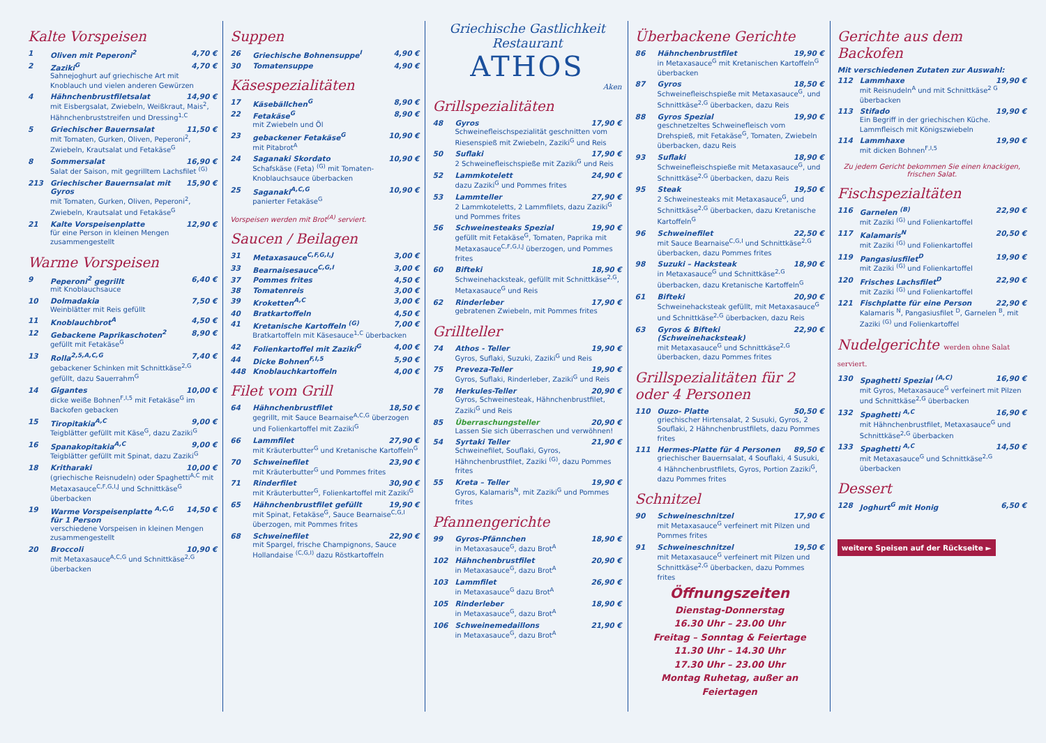Kalte Vorspeisen
1 Oliven mit Peperoni<sup>2</sup> 4,70 €
2 Zaziki<sup>G</sup> 4,70 €
Sahnejoghurt auf griechische Art mit Knoblauch und vielen anderen Gewürzen
4 Hähnchenbrustfiletsalat 14,90 €
mit Eisbergsalat, Zwiebeln, Weißkraut, Mais<sup>2</sup>, Hähnchenbruststreifen und Dressing<sup>1,C</sup>
5 Griechischer Bauernsalat 11,50 €
mit Tomaten, Gurken, Oliven, Peperoni<sup>2</sup>, Zwiebeln, Krautsalat und Fetakäse<sup>G</sup>
8 Sommersalat 16,90 €
Salat der Saison, mit gegrilltem Lachsfilet <sup>(G)</sup>
213 Griechischer Bauernsalat mit Gyros 15,90 €
mit Tomaten, Gurken, Oliven, Peperoni<sup>2</sup>, Zwiebeln, Krautsalat und Fetakäse<sup>G</sup>
21 Kalte Vorspeisenplatte 12,90 €
für eine Person in kleinen Mengen zusammengestellt
Warme Vorspeisen
9 Peperoni<sup>2</sup> gegrillt 6,40 €
mit Knoblauchsauce
10 Dolmadakia 7,50 €
Weinblätter mit Reis gefüllt
11 Knoblauchbrot<sup>A</sup> 4,50 €
12 Gebackene Paprikaschoten<sup>2</sup> 8,90 €
gefüllt mit Fetakäse<sup>G</sup>
13 Rolla<sup>2,5,A,C,G</sup> 7,40 €
gebackener Schinken mit Schnittkäse<sup>2,G</sup> gefüllt, dazu Sauerrahm<sup>G</sup>
14 Gigantes 10,00 €
dicke weiße Bohnen<sup>F,I,5</sup> mit Fetakäse<sup>G</sup> im Backofen gebacken
15 Tiropitakia<sup>A,C</sup> 9,00 €
Teigblätter gefüllt mit Käse<sup>G</sup>, dazu Zaziki<sup>G</sup>
16 Spanakopitakia<sup>A,C</sup> 9,00 €
Teigblätter gefüllt mit Spinat, dazu Zaziki<sup>G</sup>
18 Kritharaki 10,00 €
(griechische Reisnudeln) oder Spaghetti<sup>A,C</sup> mit Metaxasauce<sup>C,F,G,I,J</sup> und Schnittkäse<sup>G</sup> überbacken
19 Warme Vorspeisenplatte <sup>A,C,G</sup> für 1 Person 14,50 €
verschiedene Vorspeisen in kleinen Mengen zusammengestellt
20 Broccoli 10,90 €
mit Metaxasauce<sup>A,C,G</sup> und Schnittkäse<sup>2,G</sup> überbacken
Suppen
26 Griechische Bohnensuppe<sup>I</sup> 4,90 €
30 Tomatensuppe 4,90 €
Käsespezialitäten
17 Käsebällchen<sup>G</sup> 8,90 €
22 Fetakäse<sup>G</sup> 8,90 €
mit Zwiebeln und Öl
23 gebackener Fetakäse<sup>G</sup> 10,90 €
mit Pitabrot<sup>A</sup>
24 Saganaki Skordato 10,90 €
Schafskäse (Feta) <sup>(G)</sup> mit Tomaten-Knoblauchsauce überbacken
25 Saganaki<sup>A,C,G</sup> 10,90 €
panierter Fetakäse<sup>G</sup>
Vorspeisen werden mit Brot<sup>(A)</sup> serviert.
Saucen / Beilagen
31 Metaxasauce<sup>C,F,G,I,J</sup> 3,00 €
33 Bearnaisesauce<sup>C,G,I</sup> 3,00 €
37 Pommes frites 4,50 €
38 Tomatenreis 3,00 €
39 Kroketten<sup>A,C</sup> 3,00 €
40 Bratkartoffeln 4,50 €
41 Kretanische Kartoffeln <sup>(G)</sup> 7,00 €
Bratkartoffeln mit Käsesauce<sup>1,C</sup> überbacken
42 Folienkartoffel mit Zaziki<sup>G</sup> 4,00 €
44 Dicke Bohnen<sup>F,I,5</sup> 5,90 €
448 Knoblauchkartoffeln 4,00 €
Filet vom Grill
64 Hähnchenbrustfilet 18,50 €
gegrillt, mit Sauce Bearnaise<sup>A,C,G</sup> überzogen und Folienkartoffel mit Zaziki<sup>G</sup>
66 Lammfilet 27,90 €
mit Kräuterbutter<sup>G</sup> und Kretanische Kartoffeln<sup>G</sup>
70 Schweinefilet 23,90 €
mit Kräuterbutter<sup>G</sup> und Pommes frites
71 Rinderfilet 30,90 €
mit Kräuterbutter<sup>G</sup>, Folienkartoffel mit Zaziki<sup>G</sup>
65 Hähnchenbrustfilet gefüllt 19,90 €
mit Spinat, Fetakäse<sup>G</sup>, Sauce Bearnaise<sup>C,G,I</sup> überzogen, mit Pommes frites
68 Schweinefilet 22,90 €
mit Spargel, frische Champignons, Sauce Hollandaise <sup>(C,G,I)</sup> dazu Röstkartoffeln
Griechische Gastlichkeit
Restaurant
ATHOS
Aken
Grillspezialitäten
48 Gyros 17,90 €
Schweinefleischspezialität geschnitten vom Riesenspieß mit Zwiebeln, Zaziki<sup>G</sup> und Reis
50 Suflaki 17,90 €
2 Schweinefleischspieße mit Zaziki<sup>G</sup> und Reis
52 Lammkotelett 24,90 €
dazu Zaziki<sup>G</sup> und Pommes frites
53 Lammteller 27,90 €
2 Lammkoteletts, 2 Lammfilets, dazu Zaziki<sup>G</sup> und Pommes frites
56 Schweinesteaks Spezial 19,90 €
gefüllt mit Fetakäse<sup>G</sup>, Tomaten, Paprika mit Metaxasauce<sup>C,F,G,I,J</sup> überzogen, und Pommes frites
60 Bifteki 18,90 €
Schweinehacksteak, gefüllt mit Schnittkäse<sup>2,G</sup>, Metaxasauce<sup>G</sup> und Reis
62 Rinderleber 17,90 €
gebratenen Zwiebeln, mit Pommes frites
Grillteller
74 Athos - Teller 19,90 €
Gyros, Suflaki, Suzuki, Zaziki<sup>G</sup> und Reis
75 Preveza-Teller 19,90 €
Gyros, Suflaki, Rinderleber, Zaziki<sup>G</sup> und Reis
78 Herkules-Teller 20,90 €
Gyros, Schweinesteak, Hähnchenbrustfilet, Zaziki<sup>G</sup> und Reis
85 Überraschungsteller 20,90 €
Lassen Sie sich überraschen und verwöhnen!
54 Syrtaki Teller 21,90 €
Schweinefilet, Souflaki, Gyros, Hähnchenbrustfilet, Zaziki <sup>(G)</sup>, dazu Pommes frites
55 Kreta – Teller 19,90 €
Gyros, Kalamaris<sup>N</sup>, mit Zaziki<sup>G</sup> und Pommes frites
Pfannengerichte
99 Gyros-Pfännchen 18,90 €
in Metaxasauce<sup>G</sup>, dazu Brot<sup>A</sup>
102 Hähnchenbrustfilet 20,90 €
in Metaxasauce<sup>G</sup>, dazu Brot<sup>A</sup>
103 Lammfilet 26,90 €
in Metaxasauce<sup>G</sup> dazu Brot<sup>A</sup>
105 Rinderleber 18,90 €
in Metaxasauce<sup>G</sup>, dazu Brot<sup>A</sup>
106 Schweinemedaillons 21,90 €
in Metaxasauce<sup>G</sup>, dazu Brot<sup>A</sup>
Überbackene Gerichte
86 Hähnchenbrustfilet 19,90 €
in Metaxasauce<sup>G</sup> mit Kretanischen Kartoffeln<sup>G</sup> überbacken
87 Gyros 18,50 €
Schweinefleischspieße mit Metaxasauce<sup>G</sup>, und Schnittkäse<sup>2,G</sup> überbacken, dazu Reis
88 Gyros Spezial 19,90 €
geschnetzeltes Schweinefleisch vom Drehspieß, mit Fetakäse<sup>G</sup>, Tomaten, Zwiebeln überbacken, dazu Reis
93 Suflaki 18,90 €
Schweinefleischspieße mit Metaxasauce<sup>G</sup>, und Schnittkäse<sup>2,G</sup> überbacken, dazu Reis
95 Steak 19,50 €
2 Schweinesteaks mit Metaxasauce<sup>G</sup>, und Schnittkäse<sup>2,G</sup> überbacken, dazu Kretanische Kartoffeln<sup>G</sup>
96 Schweinefilet 22,50 €
mit Sauce Bearnaise<sup>C,G,I</sup> und Schnittkäse<sup>2,G</sup> überbacken, dazu Pommes frites
98 Suzuki – Hacksteak 18,90 €
in Metaxasauce<sup>G</sup> und Schnittkäse<sup>2,G</sup> überbacken, dazu Kretanische Kartoffeln<sup>G</sup>
61 Bifteki 20,90 €
Schweinehacksteak gefüllt, mit Metaxasauce<sup>G</sup> und Schnittkäse<sup>2,G</sup> überbacken, dazu Reis
63 Gyros & Bifteki (Schweinehacksteak) 22,90 €
mit Metaxasauce<sup>G</sup> und Schnittkäse<sup>2,G</sup> überbacken, dazu Pommes frites
Grillspezialitäten für 2 oder 4 Personen
110 Ouzo- Platte 50,50 €
griechischer Hirtensalat, 2 Susuki, Gyros, 2 Souflaki, 2 Hähnchenbrustfilets, dazu Pommes frites
111 Hermes-Platte für 4 Personen 89,50 €
griechischer Bauernsalat, 4 Souflaki, 4 Susuki, 4 Hähnchenbrustfilets, Gyros, Portion Zaziki<sup>G</sup>, dazu Pommes frites
Schnitzel
90 Schweineschnitzel 17,90 €
mit Metaxasauce<sup>G</sup> verfeinert mit Pilzen und Pommes frites
91 Schweineschnitzel 19,50 €
mit Metaxasauce<sup>G</sup> verfeinert mit Pilzen und Schnittkäse<sup>2,G</sup> überbacken, dazu Pommes frites
Öffnungszeiten
Dienstag-Donnerstag
16.30 Uhr – 23.00 Uhr
Freitag – Sonntag & Feiertage
11.30 Uhr – 14.30 Uhr
17.30 Uhr – 23.00 Uhr
Montag Ruhetag, außer an Feiertagen
Gerichte aus dem Backofen
Mit verschiedenen Zutaten zur Auswahl:
112 Lammhaxe 19,90 €
mit Reisnudeln<sup>A</sup> und mit Schnittkäse<sup>2 G</sup> überbacken
113 Stifado 19,90 €
Ein Begriff in der griechischen Küche. Lammfleisch mit Königszwiebeln
114 Lammhaxe 19,90 €
mit dicken Bohnen<sup>F,I,5</sup>
Zu jedem Gericht bekommen Sie einen knackigen, frischen Salat.
Fischspezialtäten
116 Garnelen <sup>(B)</sup> 22,90 €
mit Zaziki <sup>(G)</sup> und Folienkartoffel
117 Kalamaris<sup>N</sup> 20,50 €
mit Zaziki <sup>(G)</sup> und Folienkartoffel
119 Pangasiusfilet<sup>D</sup> 19,90 €
mit Zaziki <sup>(G)</sup> und Folienkartoffel
120 Frisches Lachsfilet<sup>D</sup> 22,90 €
mit Zaziki <sup>(G)</sup> und Folienkartoffel
121 Fischplatte für eine Person 22,90 €
Kalamaris <sup>N</sup>, Pangasiusfilet <sup>D</sup>, Garnelen <sup>B</sup>, mit Zaziki <sup>(G)</sup> und Folienkartoffel
Nudelgerichte werden ohne Salat serviert.
130 Spaghetti Spezial <sup>(A,C)</sup> 16,90 €
mit Gyros, Metaxasauce<sup>G</sup> verfeinert mit Pilzen und Schnittkäse<sup>2,G</sup> überbacken
132 Spaghetti <sup>A,C</sup> 16,90 €
mit Hähnchenbrustfilet, Metaxasauce<sup>G</sup> und Schnittkäse<sup>2,G</sup> überbacken
133 Spaghetti <sup>A,C</sup> 14,50 €
mit Metaxasauce<sup>G</sup> und Schnittkäse<sup>2,G</sup> überbacken
Dessert
128 Joghurt<sup>G</sup> mit Honig 6,50 €
weitere Speisen auf der Rückseite ►